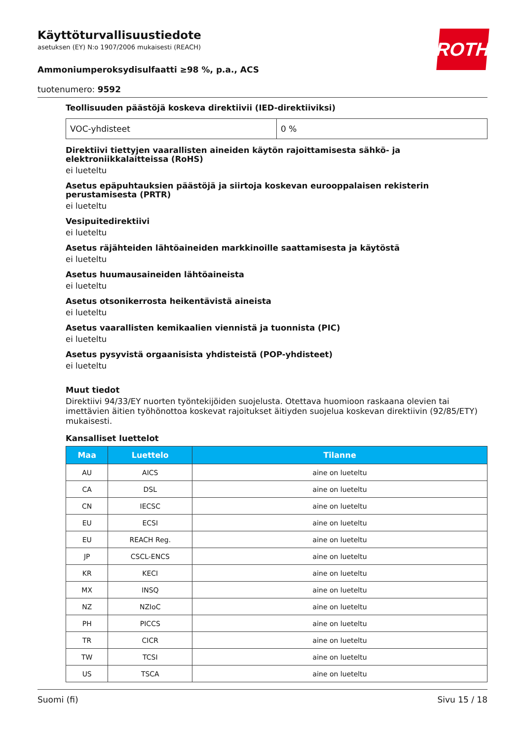ROTH
Käyttöturvallisuustiedote
asetuksen (EY) N:o 1907/2006 mukaisesti (REACH)
Ammoniumperoksydisulfaatti ≥98 %, p.a., ACS
tuotenumero: 9592
Teollisuuden päästöjä koskeva direktiivii (IED-direktiiviksi)
| VOC-yhdisteet | 0 % |
Direktiivi tiettyjen vaarallisten aineiden käytön rajoittamisesta sähkö- ja elektroniikkalaitteissa (RoHS)
ei lueteltu
Asetus epäpuhtauksien päästöjä ja siirtoja koskevan eurooppalaisen rekisterin perustamisesta (PRTR)
ei lueteltu
Vesipuitedirektiivi
ei lueteltu
Asetus räjähteiden lähtöaineiden markkinoille saattamisesta ja käytöstä
ei lueteltu
Asetus huumausaineiden lähtöaineista
ei lueteltu
Asetus otsonikerrosta heikentävistä aineista
ei lueteltu
Asetus vaarallisten kemikaalien viennistä ja tuonnista (PIC)
ei lueteltu
Asetus pysyvistä orgaanisista yhdisteistä (POP-yhdisteet)
ei lueteltu
Muut tiedot
Direktiivi 94/33/EY nuorten työntekijöiden suojelusta. Otettava huomioon raskaana olevien tai imettävien äitien työhönottoa koskevat rajoitukset äitiyden suojelua koskevan direktiivin (92/85/ETY) mukaisesti.
Kansalliset luettelot
| Maa | Luettelo | Tilanne |
| --- | --- | --- |
| AU | AICS | aine on lueteltu |
| CA | DSL | aine on lueteltu |
| CN | IECSC | aine on lueteltu |
| EU | ECSI | aine on lueteltu |
| EU | REACH Reg. | aine on lueteltu |
| JP | CSCL-ENCS | aine on lueteltu |
| KR | KECI | aine on lueteltu |
| MX | INSQ | aine on lueteltu |
| NZ | NZIoC | aine on lueteltu |
| PH | PICCS | aine on lueteltu |
| TR | CICR | aine on lueteltu |
| TW | TCSI | aine on lueteltu |
| US | TSCA | aine on lueteltu |
Suomi (fi) Sivu 15 / 18